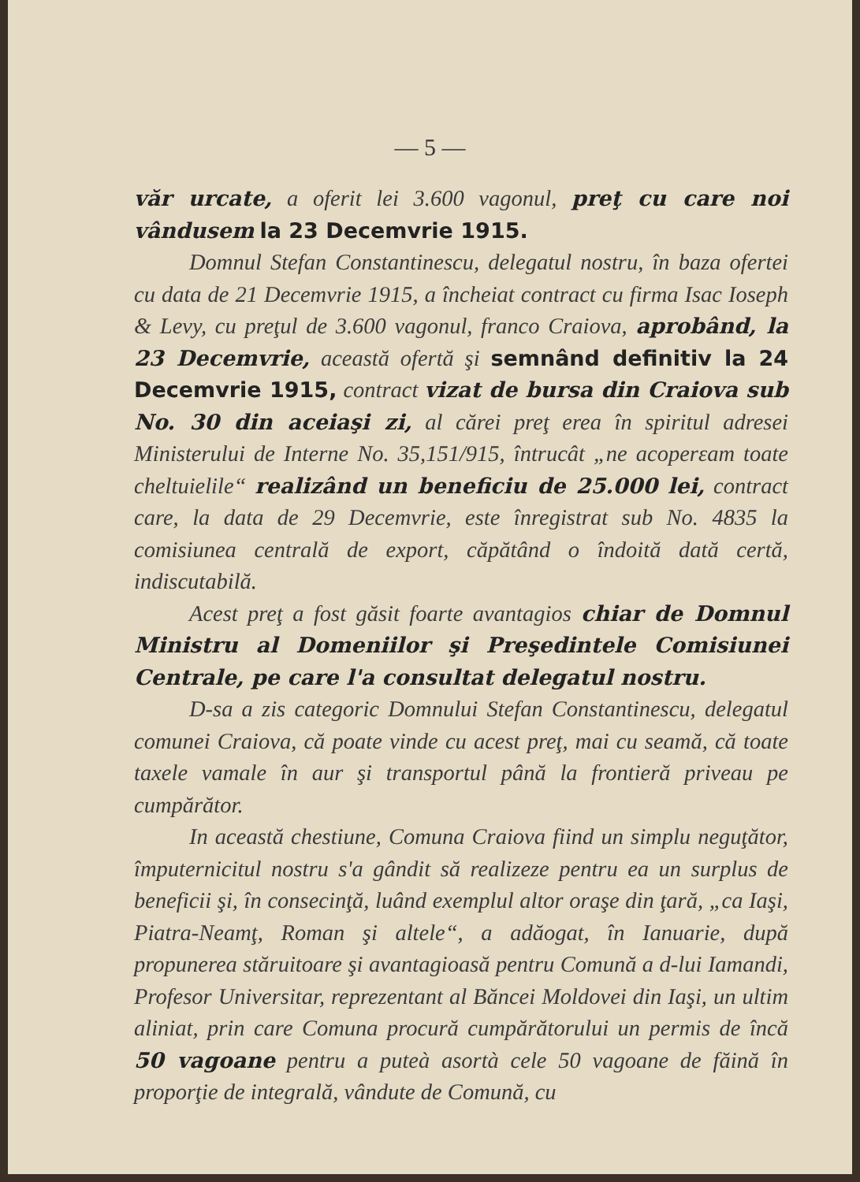— 5 —
văr urcate, a oferit lei 3.600 vagonul, preţ cu care noi vândusem la 23 Decemvrie 1915.
Domnul Stefan Constantinescu, delegatul nostru, în baza ofertei cu data de 21 Decemvrie 1915, a încheiat contract cu firma Isac Ioseph & Levy, cu preţul de 3.600 vagonul, franco Craiova, aprobând, la 23 Decemvrie, această ofertă şi semnând definitiv la 24 Decemvrie 1915, contract vizat de bursa din Craiova sub No. 30 din aceiaşi zi, al cărei preţ erea în spiritul adresei Ministerului de Interne No. 35,151/915, întrucât „ne acoperεam toate cheltuielile“ realizând un beneficiu de 25.000 lei, contract care, la data de 29 Decemvrie, este înregistrat sub No. 4835 la comisiunea centrală de export, căpătând o îndoită dată certă, indiscutabilă.
Acest preţ a fost găsit foarte avantagios chiar de Domnul Ministru al Domeniilor şi Preşedintele Comisiunei Centrale, pe care l'a consultat delegatul nostru.
D-sa a zis categoric Domnului Stefan Constantinescu, delegatul comunei Craiova, că poate vinde cu acest preţ, mai cu seamă, că toate taxele vamale în aur şi transportul până la frontieră priveau pe cumpărător.
In această chestiune, Comuna Craiova fiind un simplu neguţător, împuternicitul nostru s'a gândit să realizeze pentru ea un surplus de beneficii şi, în consecinţă, luând exemplul altor oraşe din ţară, „ca Iaşi, Piatra-Neamţ, Roman şi altele“, a adăogat, în Ianuarie, după propunerea stăruitoare şi avantagioasă pentru Comună a d-lui Iamandi, Profesor Universitar, reprezentant al Băncei Moldovei din Iaşi, un ultim aliniat, prin care Comuna procură cumpărătorului un permis de încă 50 vagoane pentru a puteà asortà cele 50 vagoane de făină în proporţie de integrală, vândute de Comună, cu